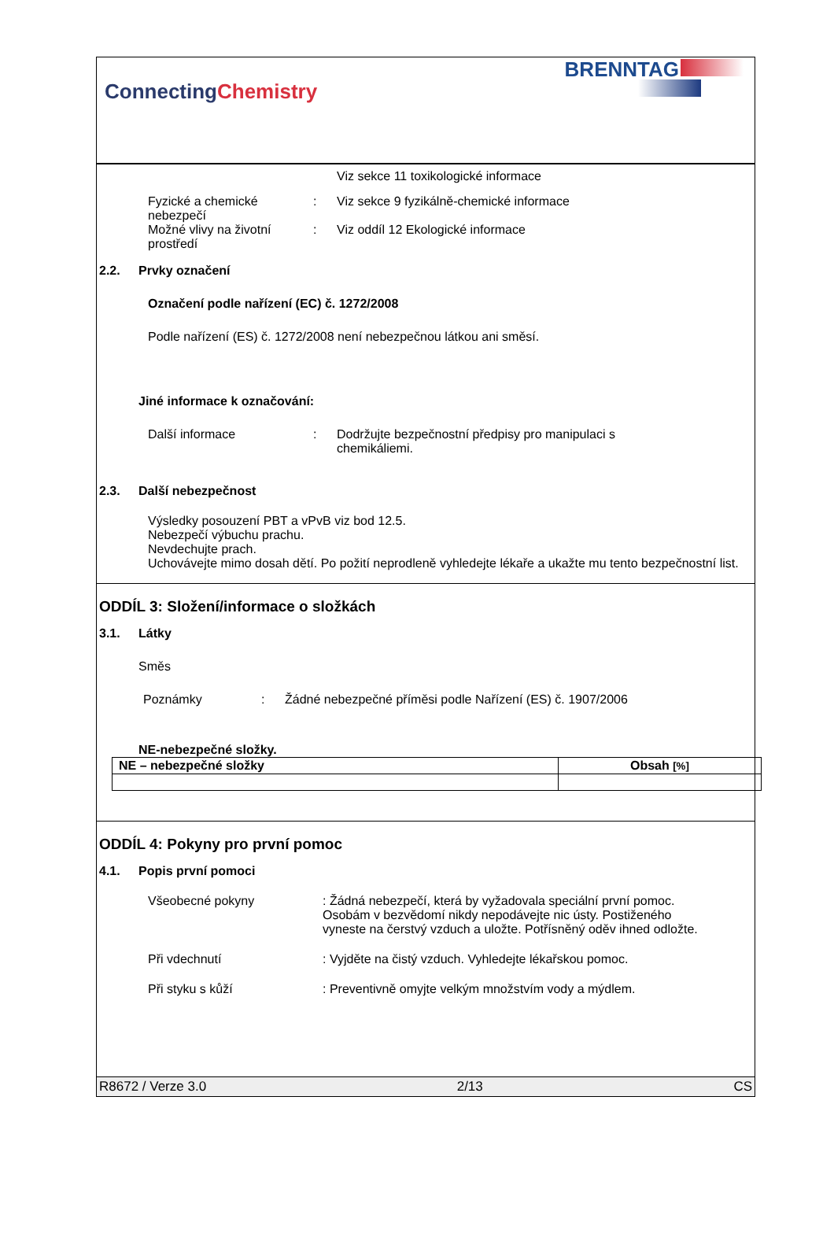ConnectingChemistry
BRENNTAG
Viz sekce 11 toxikologické informace
Fyzické a chemické nebezpečí
: Viz sekce 9 fyzikálně-chemické informace
Možné vlivy na životní prostředí
: Viz oddíl 12 Ekologické informace
2.2. Prvky označení
Označení podle nařízení (EC) č. 1272/2008
Podle nařízení (ES) č. 1272/2008 není nebezpečnou látkou ani směsí.
Jiné informace k označování:
Další informace : Dodržujte bezpečnostní předpisy pro manipulaci s chemikáliemi.
2.3. Další nebezpečnost
Výsledky posouzení PBT a vPvB viz bod 12.5.
Nebezpečí výbuchu prachu.
Nevdechujte prach.
Uchovávejte mimo dosah dětí. Po požití neprodleně vyhledejte lékaře a ukažte mu tento bezpečnostní list.
ODDÍL 3: Složení/informace o složkách
3.1. Látky
Směs
Poznámky : Žádné nebezpečné příměsi podle Nařízení (ES) č. 1907/2006
NE-nebezpečné složky.
| NE – nebezpečné složky | Obsah [%] |
| --- | --- |
ODDÍL 4: Pokyny pro první pomoc
4.1. Popis první pomoci
Všeobecné pokyny : Žádná nebezpečí, která by vyžadovala speciální první pomoc. Osobám v bezvědomí nikdy nepodávejte nic ústy. Postiženého vyneste na čerstvý vzduch a uložte. Potřísněný oděv ihned odložte.
Při vdechnutí : Vyjděte na čistý vzduch. Vyhledejte lékařskou pomoc.
Při styku s kůží : Preventivně omyjte velkým množstvím vody a mýdlem.
R8672 / Verze 3.0 2/13 CS